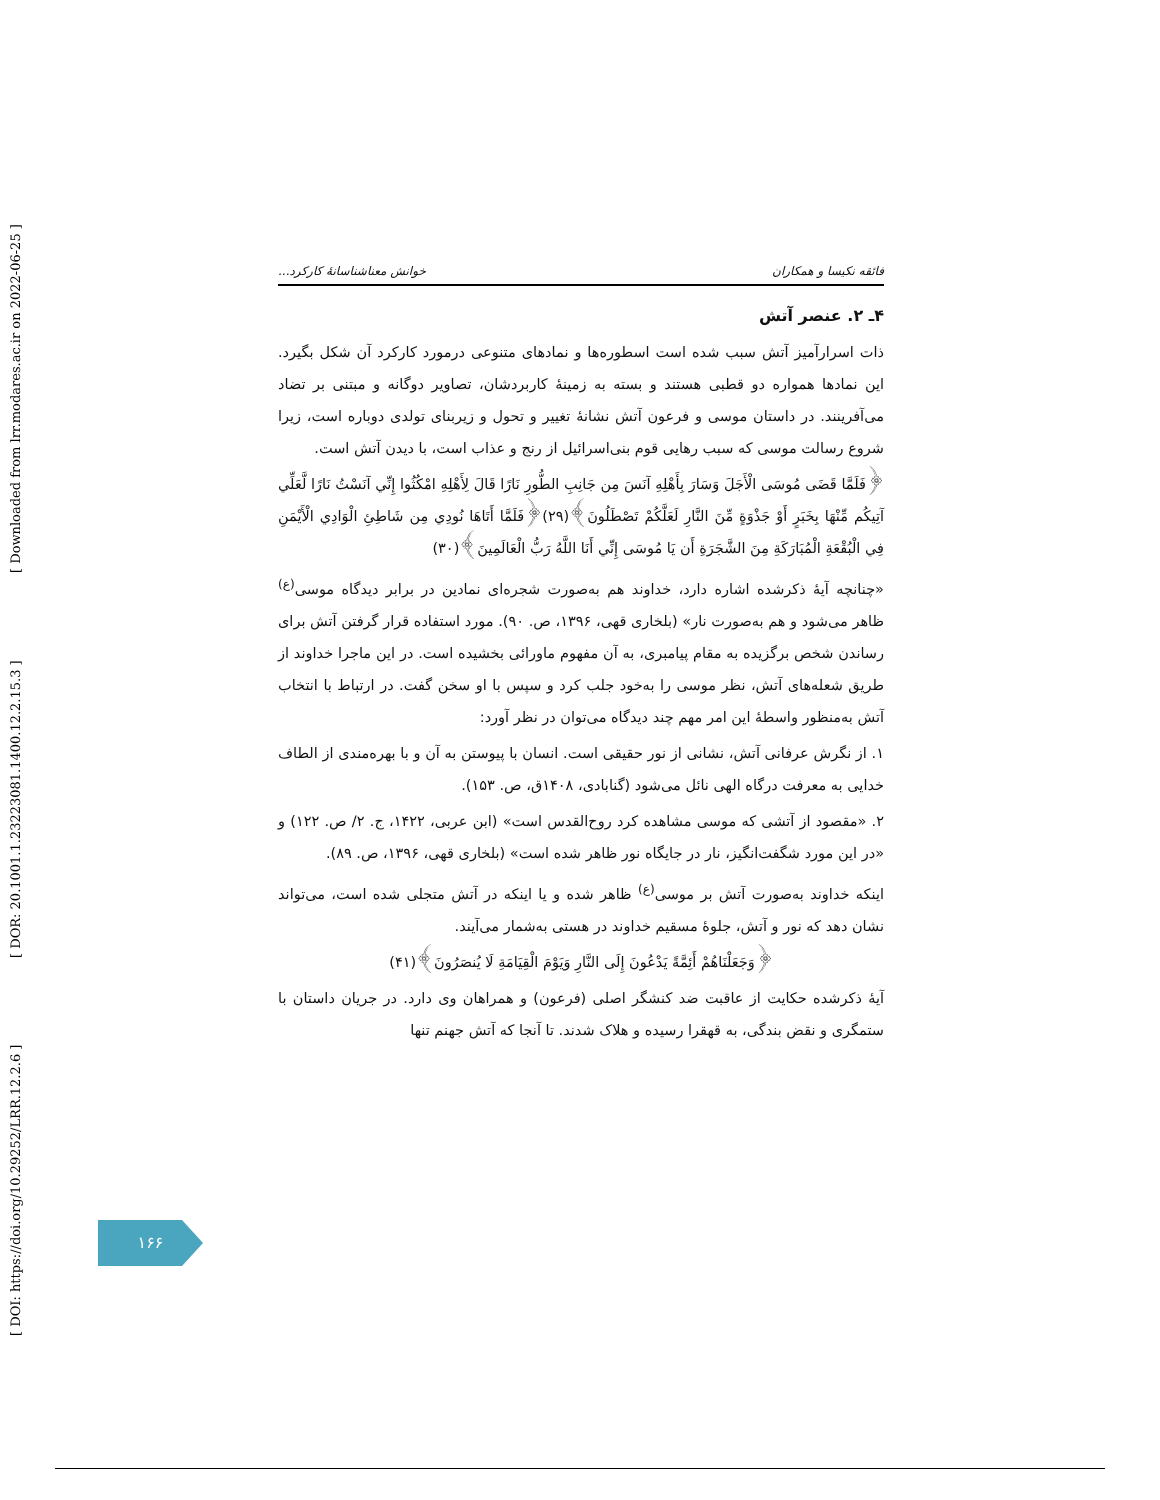[ DOI: https://doi.org/10.29252/LRR.12.2.6 ] [ DOR: 20.1001.1.23223081.1400.12.2.15.3 ] [ Downloaded from lrr.modares.ac.ir on 2022-06-25 ]
فائقه نکیسا و همکاران خوانش معناشناسانهٔ کارکرد...
۴ـ ۲. عنصر آتش
ذات اسرارآمیز آتش سبب شده است اسطوره‌ها و نمادهای متنوعی درمورد کارکرد آن شکل بگیرد. این نمادها همواره دو قطبی هستند و بسته به زمینهٔ کاربردشان، تصاویر دوگانه و مبتنی بر تضاد می‌آفرینند. در داستان موسی و فرعون آتش نشانهٔ تغییر و تحول و زیربنای تولدی دوباره است، زیرا شروع رسالت موسی که سبب رهایی قوم بنی‌اسرائیل از رنج و عذاب است، با دیدن آتش است.
﴿فَلَمَّا قَضَى مُوسَى الْأَجَلَ وَسَارَ بِأَهْلِهِ آنَسَ مِن جَانِبِ الطُّورِ نَارًا قَالَ لِأَهْلِهِ امْكُثُوا إِنِّي آنَسْتُ نَارًا لَّعَلِّي آتِيكُم مِّنْهَا بِخَبَرٍ أَوْ جَذْوَةٍ مِّنَ النَّارِ لَعَلَّكُمْ تَصْطَلُونَ﴾(۲۹)﴿فَلَمَّا أَتَاهَا نُودِي مِن شَاطِئِ الْوَادِي الْأَيْمَنِ فِي الْبُقْعَةِ الْمُبَارَكَةِ مِنَ الشَّجَرَةِ أَن يَا مُوسَى إِنِّي أَنَا اللَّهُ رَبُّ الْعَالَمِينَ﴾(۳۰)
«چنانچه آیهٔ ذکرشده اشاره دارد، خداوند هم به‌صورت شجره‌ای نمادین در برابر دیدگاه موسی<sup>(ع)</sup> ظاهر می‌شود و هم به‌صورت نار» (بلخاری قهی، ۱۳۹۶، ص. ۹۰). مورد استفاده قرار گرفتن آتش برای رساندن شخص برگزیده به مقام پیامبری، به آن مفهوم ماورائی بخشیده است. در این ماجرا خداوند از طریق شعله‌های آتش، نظر موسی را به‌خود جلب کرد و سپس با او سخن گفت. در ارتباط با انتخاب آتش به‌منظور واسطهٔ این امر مهم چند دیدگاه می‌توان در نظر آورد:
۱. از نگرش عرفانی آتش، نشانی از نور حقیقی است. انسان با پیوستن به آن و با بهره‌مندی از الطاف خدایی به معرفت درگاه الهی نائل می‌شود (گنابادی، ۱۴۰۸ق، ص. ۱۵۳).
۲. «مقصود از آتشی که موسی مشاهده کرد روح‌القدس است» (ابن عربی، ۱۴۲۲، ج. ۲/ ص. ۱۲۲) و «در این مورد شگفت‌انگیز، نار در جایگاه نور ظاهر شده است» (بلخاری قهی، ۱۳۹۶، ص. ۸۹).
اینکه خداوند به‌صورت آتش بر موسی<sup>(ع)</sup> ظاهر شده و یا اینکه در آتش متجلی شده است، می‌تواند نشان دهد که نور و آتش، جلوهٔ مسقیم خداوند در هستی به‌شمار می‌آیند.
﴿وَجَعَلْنَاهُمْ أَئِمَّةً يَدْعُونَ إِلَى النَّارِ وَيَوْمَ الْقِيَامَةِ لَا يُنصَرُونَ﴾(۴۱)
آیهٔ ذکرشده حکایت از عاقبت ضد کنشگر اصلی (فرعون) و همراهان وی دارد. در جریان داستان با ستمگری و نقض بندگی، به قهقرا رسیده و هلاک شدند. تا آنجا که آتش جهنم تنها
۱۶۶